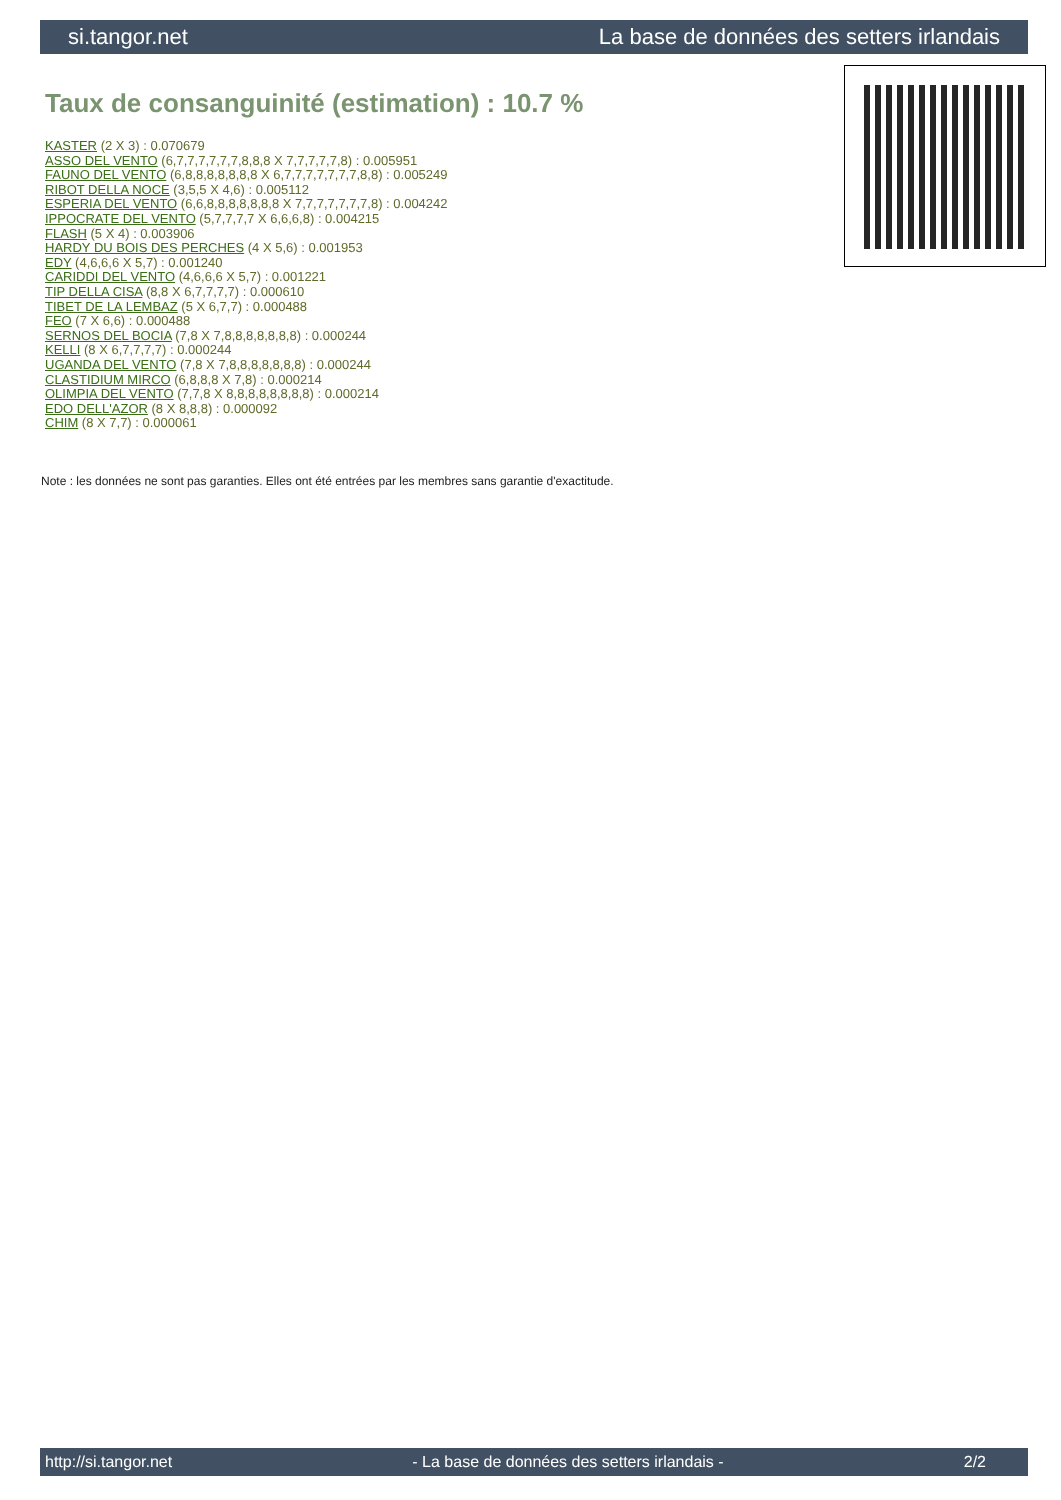si.tangor.net La base de données des setters irlandais
Taux de consanguinité (estimation) : 10.7 %
KASTER (2 X 3) : 0.070679
ASSO DEL VENTO (6,7,7,7,7,7,7,8,8,8 X 7,7,7,7,7,8) : 0.005951
FAUNO DEL VENTO (6,8,8,8,8,8,8,8 X 6,7,7,7,7,7,7,7,8,8) : 0.005249
RIBOT DELLA NOCE (3,5,5 X 4,6) : 0.005112
ESPERIA DEL VENTO (6,6,8,8,8,8,8,8,8 X 7,7,7,7,7,7,7,8) : 0.004242
IPPOCRATE DEL VENTO (5,7,7,7,7 X 6,6,6,8) : 0.004215
FLASH (5 X 4) : 0.003906
HARDY DU BOIS DES PERCHES (4 X 5,6) : 0.001953
EDY (4,6,6,6 X 5,7) : 0.001240
CARIDDI DEL VENTO (4,6,6,6 X 5,7) : 0.001221
TIP DELLA CISA (8,8 X 6,7,7,7,7) : 0.000610
TIBET DE LA LEMBAZ (5 X 6,7,7) : 0.000488
FEO (7 X 6,6) : 0.000488
SERNOS DEL BOCIA (7,8 X 7,8,8,8,8,8,8,8) : 0.000244
KELLI (8 X 6,7,7,7,7) : 0.000244
UGANDA DEL VENTO (7,8 X 7,8,8,8,8,8,8,8) : 0.000244
CLASTIDIUM MIRCO (6,8,8,8 X 7,8) : 0.000214
OLIMPIA DEL VENTO (7,7,8 X 8,8,8,8,8,8,8,8) : 0.000214
EDO DELL'AZOR (8 X 8,8,8) : 0.000092
CHIM (8 X 7,7) : 0.000061
Note : les données ne sont pas garanties. Elles ont été entrées par les membres sans garantie d'exactitude.
http://si.tangor.net - La base de données des setters irlandais - 2/2